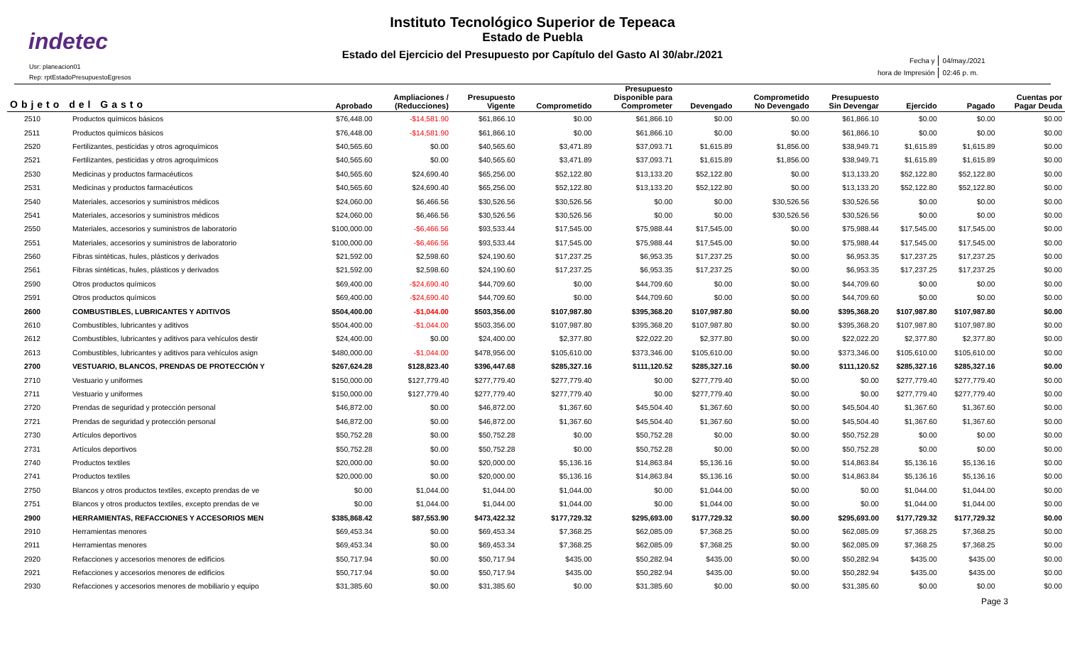indetec
Usr: planeacion01
Rep: rptEstadoPresupuestoEgresos
Instituto Tecnológico Superior de Tepeaca
Estado de Puebla
Estado del Ejercicio del Presupuesto por Capítulo del Gasto Al 30/abr./2021
| Fecha y | 04/may./2021 |
| hora de Impresión | 02:46 p. m. |
| Objeto del Gasto | | Aprobado | Ampliaciones / (Reducciones) | Presupuesto Vigente | Comprometido | Presupuesto Disponible para Comprometer | Devengado | Comprometido No Devengado | Presupuesto Sin Devengar | Ejercido | Pagado | Cuentas por Pagar Deuda |
| --- | --- | --- | --- | --- | --- | --- | --- | --- | --- | --- | --- | --- |
| 2510 | Productos químicos básicos | $76,448.00 | -$14,581.90 | $61,866.10 | $0.00 | $61,866.10 | $0.00 | $0.00 | $61,866.10 | $0.00 | $0.00 | $0.00 |
| 2511 | Productos químicos básicos | $76,448.00 | -$14,581.90 | $61,866.10 | $0.00 | $61,866.10 | $0.00 | $0.00 | $61,866.10 | $0.00 | $0.00 | $0.00 |
| 2520 | Fertilizantes, pesticidas y otros agroquímicos | $40,565.60 | $0.00 | $40,565.60 | $3,471.89 | $37,093.71 | $1,615.89 | $1,856.00 | $38,949.71 | $1,615.89 | $1,615.89 | $0.00 |
| 2521 | Fertilizantes, pesticidas y otros agroquímicos | $40,565.60 | $0.00 | $40,565.60 | $3,471.89 | $37,093.71 | $1,615.89 | $1,856.00 | $38,949.71 | $1,615.89 | $1,615.89 | $0.00 |
| 2530 | Medicinas y productos farmacéuticos | $40,565.60 | $24,690.40 | $65,256.00 | $52,122.80 | $13,133.20 | $52,122.80 | $0.00 | $13,133.20 | $52,122.80 | $52,122.80 | $0.00 |
| 2531 | Medicinas y productos farmacéuticos | $40,565.60 | $24,690.40 | $65,256.00 | $52,122.80 | $13,133.20 | $52,122.80 | $0.00 | $13,133.20 | $52,122.80 | $52,122.80 | $0.00 |
| 2540 | Materiales, accesorios y suministros médicos | $24,060.00 | $6,466.56 | $30,526.56 | $30,526.56 | $0.00 | $0.00 | $30,526.56 | $30,526.56 | $0.00 | $0.00 | $0.00 |
| 2541 | Materiales, accesorios y suministros médicos | $24,060.00 | $6,466.56 | $30,526.56 | $30,526.56 | $0.00 | $0.00 | $30,526.56 | $30,526.56 | $0.00 | $0.00 | $0.00 |
| 2550 | Materiales, accesorios y suministros de laboratorio | $100,000.00 | -$6,466.56 | $93,533.44 | $17,545.00 | $75,988.44 | $17,545.00 | $0.00 | $75,988.44 | $17,545.00 | $17,545.00 | $0.00 |
| 2551 | Materiales, accesorios y suministros de laboratorio | $100,000.00 | -$6,466.56 | $93,533.44 | $17,545.00 | $75,988.44 | $17,545.00 | $0.00 | $75,988.44 | $17,545.00 | $17,545.00 | $0.00 |
| 2560 | Fibras sintéticas, hules, plásticos y derivados | $21,592.00 | $2,598.60 | $24,190.60 | $17,237.25 | $6,953.35 | $17,237.25 | $0.00 | $6,953.35 | $17,237.25 | $17,237.25 | $0.00 |
| 2561 | Fibras sintéticas, hules, plásticos y derivados | $21,592.00 | $2,598.60 | $24,190.60 | $17,237.25 | $6,953.35 | $17,237.25 | $0.00 | $6,953.35 | $17,237.25 | $17,237.25 | $0.00 |
| 2590 | Otros productos químicos | $69,400.00 | -$24,690.40 | $44,709.60 | $0.00 | $44,709.60 | $0.00 | $0.00 | $44,709.60 | $0.00 | $0.00 | $0.00 |
| 2591 | Otros productos químicos | $69,400.00 | -$24,690.40 | $44,709.60 | $0.00 | $44,709.60 | $0.00 | $0.00 | $44,709.60 | $0.00 | $0.00 | $0.00 |
| 2600 | COMBUSTIBLES, LUBRICANTES Y ADITIVOS | $504,400.00 | -$1,044.00 | $503,356.00 | $107,987.80 | $395,368.20 | $107,987.80 | $0.00 | $395,368.20 | $107,987.80 | $107,987.80 | $0.00 |
| 2610 | Combustibles, lubricantes y aditivos | $504,400.00 | -$1,044.00 | $503,356.00 | $107,987.80 | $395,368.20 | $107,987.80 | $0.00 | $395,368.20 | $107,987.80 | $107,987.80 | $0.00 |
| 2612 | Combustibles, lubricantes y aditivos para vehículos destir | $24,400.00 | $0.00 | $24,400.00 | $2,377.80 | $22,022.20 | $2,377.80 | $0.00 | $22,022.20 | $2,377.80 | $2,377.80 | $0.00 |
| 2613 | Combustibles, lubricantes y aditivos para vehículos asign | $480,000.00 | -$1,044.00 | $478,956.00 | $105,610.00 | $373,346.00 | $105,610.00 | $0.00 | $373,346.00 | $105,610.00 | $105,610.00 | $0.00 |
| 2700 | VESTUARIO, BLANCOS, PRENDAS DE PROTECCIÓN Y | $267,624.28 | $128,823.40 | $396,447.68 | $285,327.16 | $111,120.52 | $285,327.16 | $0.00 | $111,120.52 | $285,327.16 | $285,327.16 | $0.00 |
| 2710 | Vestuario y uniformes | $150,000.00 | $127,779.40 | $277,779.40 | $277,779.40 | $0.00 | $277,779.40 | $0.00 | $0.00 | $277,779.40 | $277,779.40 | $0.00 |
| 2711 | Vestuario y uniformes | $150,000.00 | $127,779.40 | $277,779.40 | $277,779.40 | $0.00 | $277,779.40 | $0.00 | $0.00 | $277,779.40 | $277,779.40 | $0.00 |
| 2720 | Prendas de seguridad y protección personal | $46,872.00 | $0.00 | $46,872.00 | $1,367.60 | $45,504.40 | $1,367.60 | $0.00 | $45,504.40 | $1,367.60 | $1,367.60 | $0.00 |
| 2721 | Prendas de seguridad y protección personal | $46,872.00 | $0.00 | $46,872.00 | $1,367.60 | $45,504.40 | $1,367.60 | $0.00 | $45,504.40 | $1,367.60 | $1,367.60 | $0.00 |
| 2730 | Artículos deportivos | $50,752.28 | $0.00 | $50,752.28 | $0.00 | $50,752.28 | $0.00 | $0.00 | $50,752.28 | $0.00 | $0.00 | $0.00 |
| 2731 | Artículos deportivos | $50,752.28 | $0.00 | $50,752.28 | $0.00 | $50,752.28 | $0.00 | $0.00 | $50,752.28 | $0.00 | $0.00 | $0.00 |
| 2740 | Productos textiles | $20,000.00 | $0.00 | $20,000.00 | $5,136.16 | $14,863.84 | $5,136.16 | $0.00 | $14,863.84 | $5,136.16 | $5,136.16 | $0.00 |
| 2741 | Productos textiles | $20,000.00 | $0.00 | $20,000.00 | $5,136.16 | $14,863.84 | $5,136.16 | $0.00 | $14,863.84 | $5,136.16 | $5,136.16 | $0.00 |
| 2750 | Blancos y otros productos textiles, excepto prendas de ve | $0.00 | $1,044.00 | $1,044.00 | $1,044.00 | $0.00 | $1,044.00 | $0.00 | $0.00 | $1,044.00 | $1,044.00 | $0.00 |
| 2751 | Blancos y otros productos textiles, excepto prendas de ve | $0.00 | $1,044.00 | $1,044.00 | $1,044.00 | $0.00 | $1,044.00 | $0.00 | $0.00 | $1,044.00 | $1,044.00 | $0.00 |
| 2900 | HERRAMIENTAS, REFACCIONES Y ACCESORIOS MEN | $385,868.42 | $87,553.90 | $473,422.32 | $177,729.32 | $295,693.00 | $177,729.32 | $0.00 | $295,693.00 | $177,729.32 | $177,729.32 | $0.00 |
| 2910 | Herramientas menores | $69,453.34 | $0.00 | $69,453.34 | $7,368.25 | $62,085.09 | $7,368.25 | $0.00 | $62,085.09 | $7,368.25 | $7,368.25 | $0.00 |
| 2911 | Herramientas menores | $69,453.34 | $0.00 | $69,453.34 | $7,368.25 | $62,085.09 | $7,368.25 | $0.00 | $62,085.09 | $7,368.25 | $7,368.25 | $0.00 |
| 2920 | Refacciones y accesorios menores de edificios | $50,717.94 | $0.00 | $50,717.94 | $435.00 | $50,282.94 | $435.00 | $0.00 | $50,282.94 | $435.00 | $435.00 | $0.00 |
| 2921 | Refacciones y accesorios menores de edificios | $50,717.94 | $0.00 | $50,717.94 | $435.00 | $50,282.94 | $435.00 | $0.00 | $50,282.94 | $435.00 | $435.00 | $0.00 |
| 2930 | Refacciones y accesorios menores de mobiliario y equipo | $31,385.60 | $0.00 | $31,385.60 | $0.00 | $31,385.60 | $0.00 | $0.00 | $31,385.60 | $0.00 | $0.00 | $0.00 |
Page 3